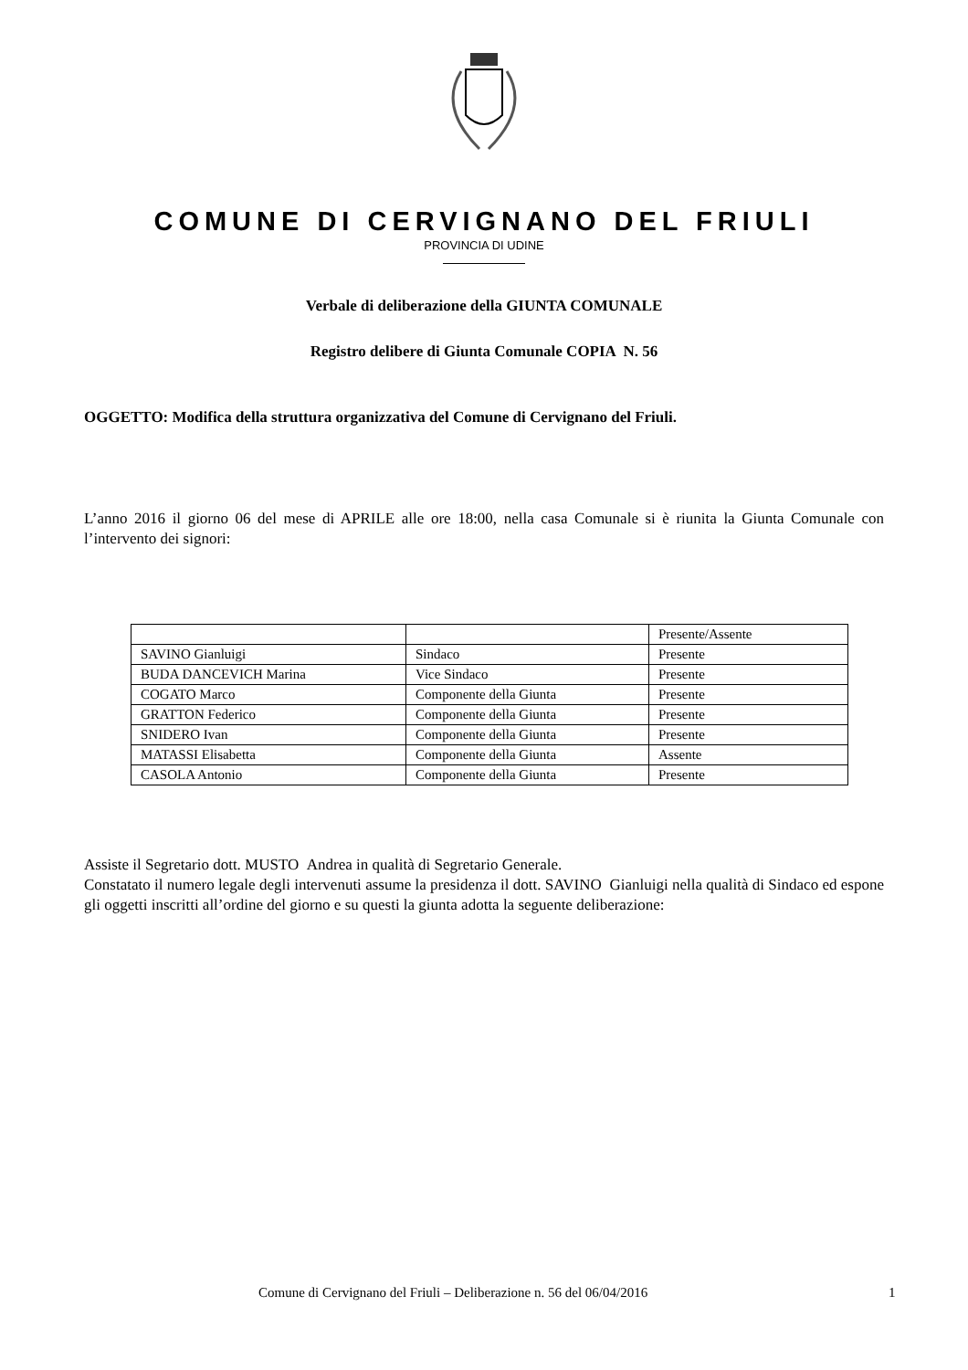COMUNE DI CERVIGNANO DEL FRIULI
PROVINCIA DI UDINE
Verbale di deliberazione della GIUNTA COMUNALE
Registro delibere di Giunta Comunale COPIA N. 56
OGGETTO: Modifica della struttura organizzativa del Comune di Cervignano del Friuli.
L’anno 2016 il giorno 06 del mese di APRILE alle ore 18:00, nella casa Comunale si è riunita la Giunta Comunale con l’intervento dei signori:
| | | Presente/Assente |
| SAVINO Gianluigi | Sindaco | Presente |
| BUDA DANCEVICH Marina | Vice Sindaco | Presente |
| COGATO Marco | Componente della Giunta | Presente |
| GRATTON Federico | Componente della Giunta | Presente |
| SNIDERO Ivan | Componente della Giunta | Presente |
| MATASSI Elisabetta | Componente della Giunta | Assente |
| CASOLA Antonio | Componente della Giunta | Presente |
Assiste il Segretario dott. MUSTO Andrea in qualità di Segretario Generale.
Constatato il numero legale degli intervenuti assume la presidenza il dott. SAVINO Gianluigi nella qualità di Sindaco ed espone gli oggetti inscritti all’ordine del giorno e su questi la giunta adotta la seguente deliberazione:
Comune di Cervignano del Friuli – Deliberazione n. 56 del 06/04/2016 1